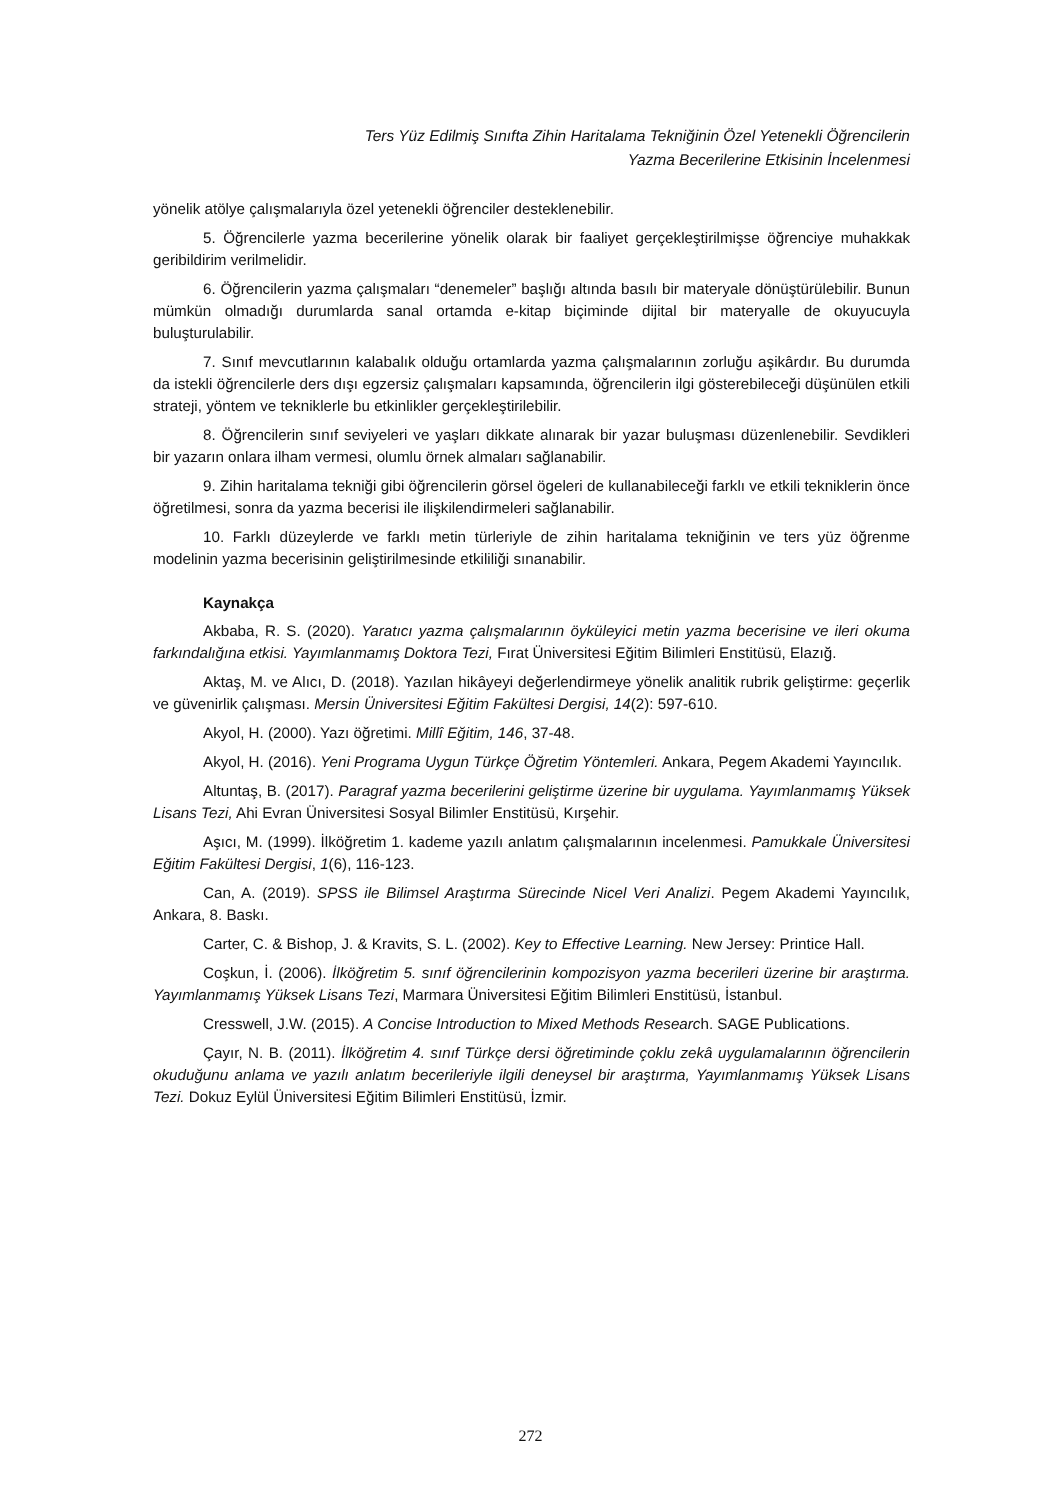Ters Yüz Edilmiş Sınıfta Zihin Haritalama Tekniğinin Özel Yetenekli Öğrencilerin
Yazma Becerilerine Etkisinin İncelenmesi
yönelik atölye çalışmalarıyla özel yetenekli öğrenciler desteklenebilir.
5. Öğrencilerle yazma becerilerine yönelik olarak bir faaliyet gerçekleştirilmişse öğrenciye muhakkak geribildirim verilmelidir.
6. Öğrencilerin yazma çalışmaları “denemeler” başlığı altında basılı bir materyale dönüştürülebilir. Bunun mümkün olmadığı durumlarda sanal ortamda e-kitap biçiminde dijital bir materyalle de okuyucuyla buluşturulabilir.
7. Sınıf mevcutlarının kalabalık olduğu ortamlarda yazma çalışmalarının zorluğu aşikârdır. Bu durumda da istekli öğrencilerle ders dışı egzersiz çalışmaları kapsamında, öğrencilerin ilgi gösterebileceği düşünülen etkili strateji, yöntem ve tekniklerle bu etkinlikler gerçekleştirilebilir.
8. Öğrencilerin sınıf seviyeleri ve yaşları dikkate alınarak bir yazar buluşması düzenlenebilir. Sevdikleri bir yazarın onlara ilham vermesi, olumlu örnek almaları sağlanabilir.
9. Zihin haritalama tekniği gibi öğrencilerin görsel ögeleri de kullanabileceği farklı ve etkili tekniklerin önce öğretilmesi, sonra da yazma becerisi ile ilişkilendirmeleri sağlanabilir.
10. Farklı düzeylerde ve farklı metin türleriyle de zihin haritalama tekniğinin ve ters yüz öğrenme modelinin yazma becerisinin geliştirilmesinde etkililiği sınanabilir.
Kaynakça
Akbaba, R. S. (2020). Yaratıcı yazma çalışmalarının öyküleyici metin yazma becerisine ve ileri okuma farkındalığına etkisi. Yayımlanmamış Doktora Tezi, Fırat Üniversitesi Eğitim Bilimleri Enstitüsü, Elazığ.
Aktaş, M. ve Alıcı, D. (2018). Yazılan hikâyeyi değerlendirmeye yönelik analitik rubrik geliştirme: geçerlik ve güvenirlik çalışması. Mersin Üniversitesi Eğitim Fakültesi Dergisi, 14(2): 597-610.
Akyol, H. (2000). Yazı öğretimi. Millî Eğitim, 146, 37-48.
Akyol, H. (2016). Yeni Programa Uygun Türkçe Öğretim Yöntemleri. Ankara, Pegem Akademi Yayıncılık.
Altuntaş, B. (2017). Paragraf yazma becerilerini geliştirme üzerine bir uygulama. Yayımlanmamış Yüksek Lisans Tezi, Ahi Evran Üniversitesi Sosyal Bilimler Enstitüsü, Kırşehir.
Aşıcı, M. (1999). İlköğretim 1. kademe yazılı anlatım çalışmalarının incelenmesi. Pamukkale Üniversitesi Eğitim Fakültesi Dergisi, 1(6), 116-123.
Can, A. (2019). SPSS ile Bilimsel Araştırma Sürecinde Nicel Veri Analizi. Pegem Akademi Yayıncılık, Ankara, 8. Baskı.
Carter, C. & Bishop, J. & Kravits, S. L. (2002). Key to Effective Learning. New Jersey: Printice Hall.
Coşkun, İ. (2006). İlköğretim 5. sınıf öğrencilerinin kompozisyon yazma becerileri üzerine bir araştırma. Yayımlanmamış Yüksek Lisans Tezi, Marmara Üniversitesi Eğitim Bilimleri Enstitüsü, İstanbul.
Cresswell, J.W. (2015). A Concise Introduction to Mixed Methods Research. SAGE Publications.
Çayır, N. B. (2011). İlköğretim 4. sınıf Türkçe dersi öğretiminde çoklu zekâ uygulamalarının öğrencilerin okuduğunu anlama ve yazılı anlatım becerileriyle ilgili deneysel bir araştırma, Yayımlanmamış Yüksek Lisans Tezi. Dokuz Eylül Üniversitesi Eğitim Bilimleri Enstitüsü, İzmir.
272